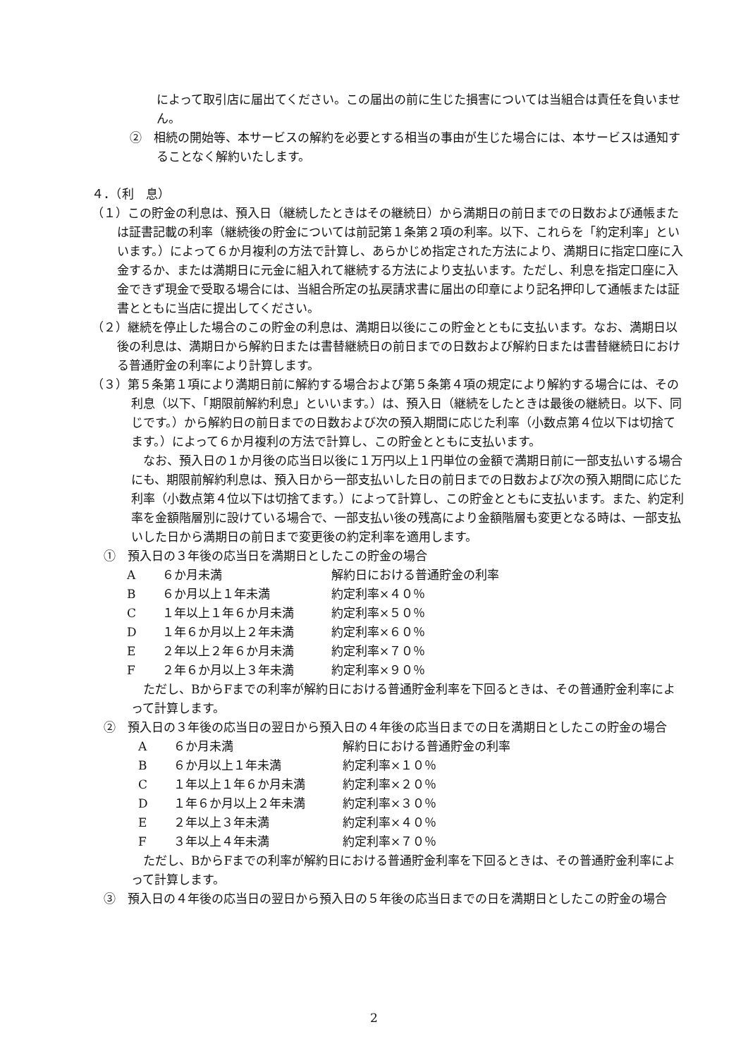によって取引店に届出てください。この届出の前に生じた損害については当組合は責任を負いません。
②　相続の開始等、本サービスの解約を必要とする相当の事由が生じた場合には、本サービスは通知することなく解約いたします。
４．（利　息）
（１）この貯金の利息は、預入日（継続したときはその継続日）から満期日の前日までの日数および通帳または証書記載の利率（継続後の貯金については前記第１条第２項の利率。以下、これらを「約定利率」といいます。）によって６か月複利の方法で計算し、あらかじめ指定された方法により、満期日に指定口座に入金するか、または満期日に元金に組入れて継続する方法により支払います。ただし、利息を指定口座に入金できず現金で受取る場合には、当組合所定の払戻請求書に届出の印章により記名押印して通帳または証書とともに当店に提出してください。
（２）継続を停止した場合のこの貯金の利息は、満期日以後にこの貯金とともに支払います。なお、満期日以後の利息は、満期日から解約日または書替継続日の前日までの日数および解約日または書替継続日における普通貯金の利率により計算します。
（３）第５条第１項により満期日前に解約する場合および第５条第４項の規定により解約する場合には、その利息（以下、「期限前解約利息」といいます。）は、預入日（継続をしたときは最後の継続日。以下、同じです。）から解約日の前日までの日数および次の預入期間に応じた利率（小数点第４位以下は切捨てます。）によって６か月複利の方法で計算し、この貯金とともに支払います。
なお、預入日の１か月後の応当日以後に１万円以上１円単位の金額で満期日前に一部支払いする場合にも、期限前解約利息は、預入日から一部支払いした日の前日までの日数および次の預入期間に応じた利率（小数点第４位以下は切捨てます。）によって計算し、この貯金とともに支払います。また、約定利率を金額階層別に設けている場合で、一部支払い後の残高により金額階層も変更となる時は、一部支払いした日から満期日の前日まで変更後の約定利率を適用します。
①　預入日の３年後の応当日を満期日としたこの貯金の場合
| A | ６か月未満 | 解約日における普通貯金の利率 |
| B | ６か月以上１年未満 | 約定利率×４０％ |
| C | １年以上１年６か月未満 | 約定利率×５０％ |
| D | １年６か月以上２年未満 | 約定利率×６０％ |
| E | ２年以上２年６か月未満 | 約定利率×７０％ |
| F | ２年６か月以上３年未満 | 約定利率×９０％ |
ただし、BからFまでの利率が解約日における普通貯金利率を下回るときは、その普通貯金利率によって計算します。
②　預入日の３年後の応当日の翌日から預入日の４年後の応当日までの日を満期日としたこの貯金の場合
| A | ６か月未満 | 解約日における普通貯金の利率 |
| B | ６か月以上１年未満 | 約定利率×１０％ |
| C | １年以上１年６か月未満 | 約定利率×２０％ |
| D | １年６か月以上２年未満 | 約定利率×３０％ |
| E | ２年以上３年未満 | 約定利率×４０％ |
| F | ３年以上４年未満 | 約定利率×７０％ |
ただし、BからFまでの利率が解約日における普通貯金利率を下回るときは、その普通貯金利率によって計算します。
③　預入日の４年後の応当日の翌日から預入日の５年後の応当日までの日を満期日としたこの貯金の場合
2